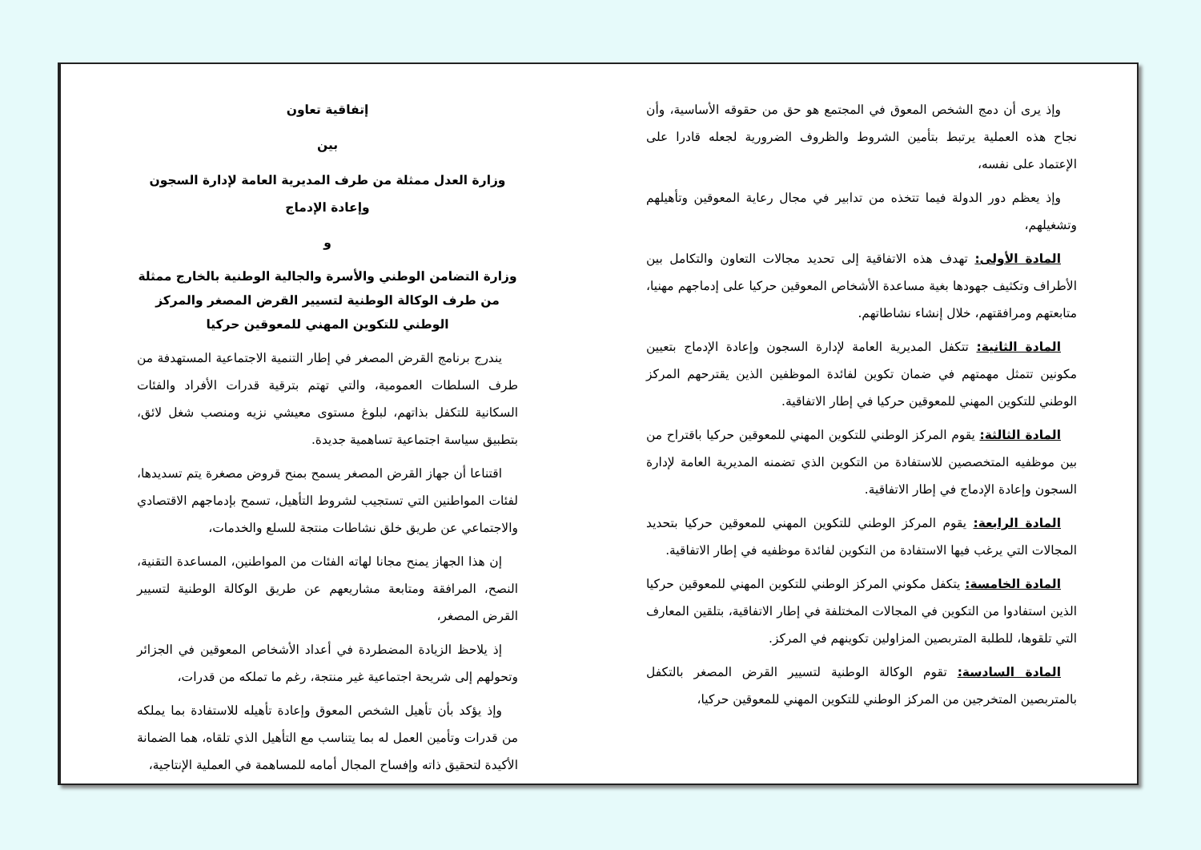إتفاقية تعاون
بين
وزارة العدل ممثلة من طرف المديرية العامة لإدارة السجون وإعادة الإدماج
و
وزارة التضامن الوطني والأسرة والجالية الوطنية بالخارج ممثلة من طرف الوكالة الوطنية لتسيير القرض المصغر والمركز الوطني للتكوين المهني للمعوقين حركيا
يندرج برنامج القرض المصغر في إطار التنمية الاجتماعية المستهدفة من طرف السلطات العمومية، والتي تهتم بترقية قدرات الأفراد والفئات السكانية للتكفل بذاتهم، لبلوغ مستوى معيشي نزيه ومنصب شغل لائق، بتطبيق سياسة اجتماعية تساهمية جديدة.
اقتناعا أن جهاز القرض المصغر يسمح بمنح قروض مصغرة يتم تسديدها، لفئات المواطنين التي تستجيب لشروط التأهيل، تسمح بإدماجهم الاقتصادي والاجتماعي عن طريق خلق نشاطات منتجة للسلع والخدمات،
إن هذا الجهاز يمنح مجانا لهاته الفئات من المواطنين، المساعدة التقنية، النصح، المرافقة ومتابعة مشاريعهم عن طريق الوكالة الوطنية لتسيير القرض المصغر،
إذ يلاحظ الزيادة المضطردة في أعداد الأشخاص المعوقين في الجزائر وتحولهم إلى شريحة اجتماعية غير منتجة، رغم ما تملكه من قدرات،
وإذ يؤكد بأن تأهيل الشخص المعوق وإعادة تأهيله للاستفادة بما يملكه من قدرات وتأمين العمل له بما يتناسب مع التأهيل الذي تلقاه، هما الضمانة الأكيدة لتحقيق ذاته وإفساح المجال أمامه للمساهمة في العملية الإنتاجية،
وإذ يرى أن دمج الشخص المعوق في المجتمع هو حق من حقوقه الأساسية، وأن نجاح هذه العملية يرتبط بتأمين الشروط والظروف الضرورية لجعله قادرا على الإعتماد على نفسه،
وإذ يعظم دور الدولة فيما تتخذه من تدابير في مجال رعاية المعوقين وتأهيلهم وتشغيلهم،
المادة الأولى: تهدف هذه الاتفاقية إلى تحديد مجالات التعاون والتكامل بين الأطراف وتكثيف جهودها بغية مساعدة الأشخاص المعوقين حركيا على إدماجهم مهنيا، متابعتهم ومرافقتهم، خلال إنشاء نشاطاتهم.
المادة الثانية: تتكفل المديرية العامة لإدارة السجون وإعادة الإدماج بتعيين مكونين تتمثل مهمتهم في ضمان تكوين لفائدة الموظفين الذين يقترحهم المركز الوطني للتكوين المهني للمعوقين حركيا في إطار الاتفاقية.
المادة الثالثة: يقوم المركز الوطني للتكوين المهني للمعوقين حركيا باقتراح من بين موظفيه المتخصصين للاستفادة من التكوين الذي تضمنه المديرية العامة لإدارة السجون وإعادة الإدماج في إطار الاتفاقية.
المادة الرابعة: يقوم المركز الوطني للتكوين المهني للمعوقين حركيا بتحديد المجالات التي يرغب فيها الاستفادة من التكوين لفائدة موظفيه في إطار الاتفاقية.
المادة الخامسة: يتكفل مكوني المركز الوطني للتكوين المهني للمعوقين حركيا الذين استفادوا من التكوين في المجالات المختلفة في إطار الاتفاقية، بتلقين المعارف التي تلقوها، للطلبة المتربصين المزاولين تكوينهم في المركز.
المادة السادسة: تقوم الوكالة الوطنية لتسيير القرض المصغر بالتكفل بالمتربصين المتخرجين من المركز الوطني للتكوين المهني للمعوقين حركيا،